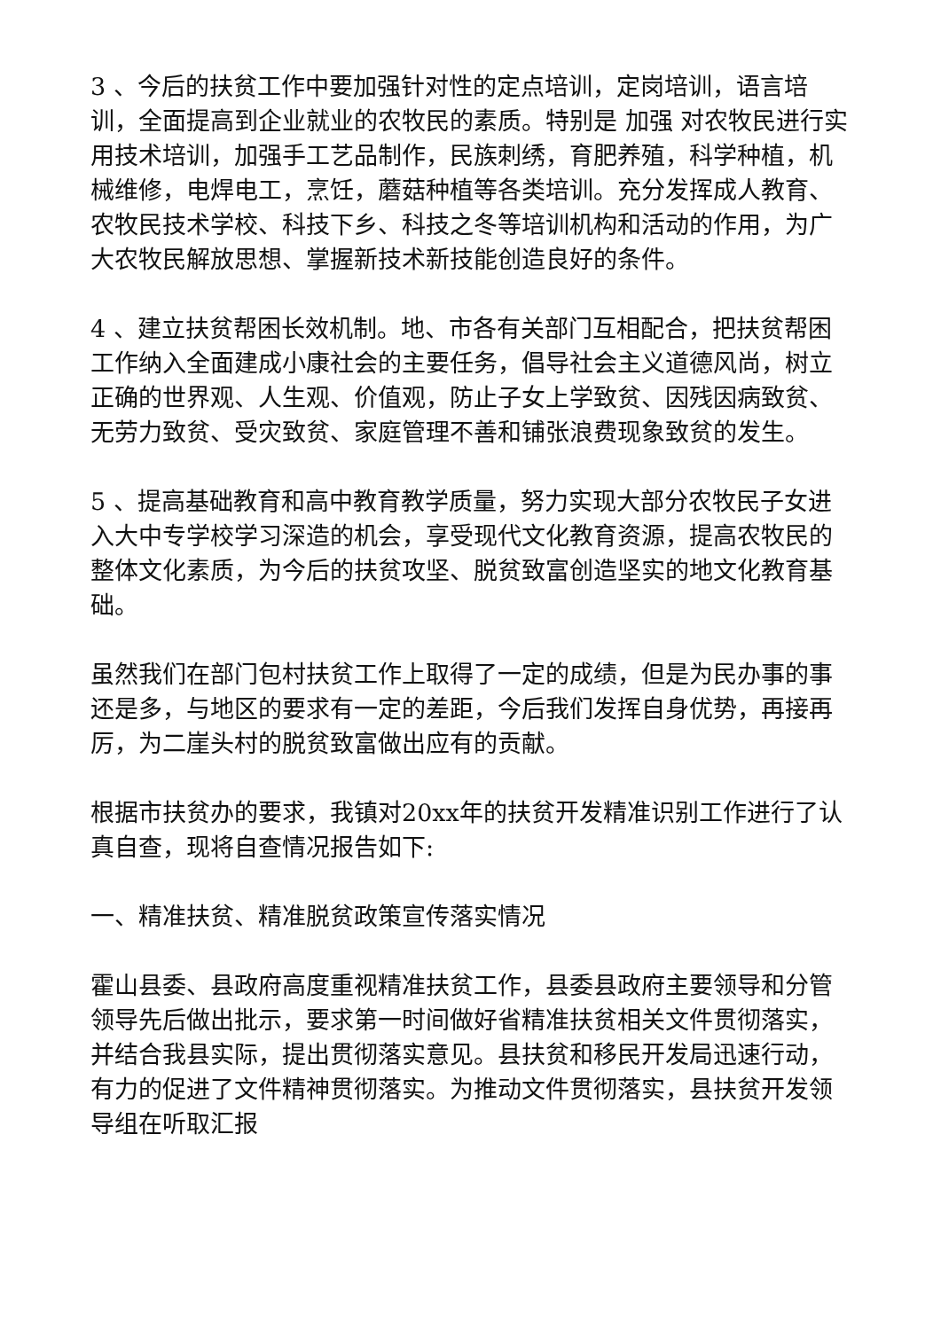3 、今后的扶贫工作中要加强针对性的定点培训，定岗培训，语言培训，全面提高到企业就业的农牧民的素质。特别是 加强 对农牧民进行实用技术培训，加强手工艺品制作，民族刺绣，育肥养殖，科学种植，机械维修，电焊电工，烹饪，蘑菇种植等各类培训。充分发挥成人教育、农牧民技术学校、科技下乡、科技之冬等培训机构和活动的作用，为广大农牧民解放思想、掌握新技术新技能创造良好的条件。
4 、建立扶贫帮困长效机制。地、市各有关部门互相配合，把扶贫帮困工作纳入全面建成小康社会的主要任务，倡导社会主义道德风尚，树立正确的世界观、人生观、价值观，防止子女上学致贫、因残因病致贫、无劳力致贫、受灾致贫、家庭管理不善和铺张浪费现象致贫的发生。
5 、提高基础教育和高中教育教学质量，努力实现大部分农牧民子女进入大中专学校学习深造的机会，享受现代文化教育资源，提高农牧民的整体文化素质，为今后的扶贫攻坚、脱贫致富创造坚实的地文化教育基础。
虽然我们在部门包村扶贫工作上取得了一定的成绩，但是为民办事的事还是多，与地区的要求有一定的差距，今后我们发挥自身优势，再接再厉，为二崖头村的脱贫致富做出应有的贡献。
根据市扶贫办的要求，我镇对20xx年的扶贫开发精准识别工作进行了认真自查，现将自查情况报告如下:
一、精准扶贫、精准脱贫政策宣传落实情况
霍山县委、县政府高度重视精准扶贫工作，县委县政府主要领导和分管领导先后做出批示，要求第一时间做好省精准扶贫相关文件贯彻落实，并结合我县实际，提出贯彻落实意见。县扶贫和移民开发局迅速行动，有力的促进了文件精神贯彻落实。为推动文件贯彻落实，县扶贫开发领导组在听取汇报